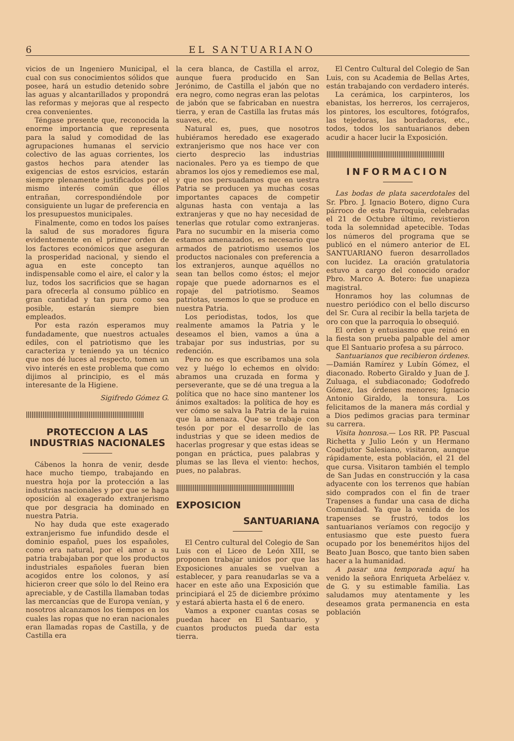6 EL SANTUARIANO
vicios de un Ingeniero Municipal, el cual con sus conocimientos sólidos que posee, hará un estudio detenido sobre las aguas y alcantarillados y propondrá las reformas y mejoras que al respecto crea convenientes.
Téngase presente que, reconocida la enorme importancia que representa para la salud y comodidad de las agrupaciones humanas el servicio colectivo de las aguas corrientes, los gastos hechos para atender las exigencias de estos esrvicios, estarán siempre plenamente justificados por el mismo interés común que éllos entrañan, correspondiéndole por consiguiente un lugar de preferencia en los presupuestos municipales.
Finalmente, como en todos los países la salud de sus moradores figura evidentemente en el primer orden de los factores económicos que aseguran la prosperidad nacional, y siendo el agua en este concepto tan indispensable como el aire, el calor y la luz, todos los sacrificios que se hagan para ofrecerla al consumo público en gran cantidad y tan pura como sea posible, estarán siempre bien empleados.
Por esta razón esperamos muy fundadamente, que nuestros actuales ediles, con el patriotismo que les caracteriza y teniendo ya un técnico que nos dé luces al respecto, tomen un vivo interés en este problema que como dijimos al principio, es el más interesante de la Higiene.
Sigifredo Gómez G.
||||||||||||||||||||||||||||||||||||||||||||||||||||||||||||||||
PROTECCION A LAS INDUSTRIAS NACIONALES
Cábenos la honra de venir, desde hace mucho tiempo, trabajando en nuestra hoja por la protección a las industrias nacionales y por que se haga oposición al exagerado extranjerismo que por desgracia ha dominado en nuestra Patria.
No hay duda que este exagerado extranjerismo fue infundido desde el dominio español, pues los españoles, como era natural, por el amor a su patria trabajaban por que los productos industriales españoles fueran bien acogidos entre los colonos, y así hicieron creer que sólo lo del Reino era apreciable, y de Castilla llamaban todas las mercancías que de Europa venían, y nosotros alcanzamos los tiempos en los cuales las ropas que no eran nacionales eran llamadas ropas de Castilla, y de Castilla era
la cera blanca, de Castilla el arroz, aunque fuera producido en San Jerónimo, de Castilla el jabón que no era negro, como negras eran las pelotas de jabón que se fabricaban en nuestra tierra, y eran de Castilla las frutas más suaves, etc.
Natural es, pues, que nosotros hubiéramos heredado ese exagerado extranjerismo que nos hace ver con cierto desprecio las industrias nacionales. Pero ya es tiempo de que abramos los ojos y remediemos ese mal, y que nos persuadamos que en uestra Patria se producen ya muchas cosas importantes capaces de competir algunas hasta con ventaja a las extranjeras y que no hay necesidad de tenerlas que rotular como extranjeras. Para no sucumbir en la miseria como estamos amenazados, es necesario que armados de patriotismo usemos los productos nacionales con preferencia a los extranjeros, aunque aquéllos no sean tan bellos como éstos; el mejor ropaje que puede adornarnos es el ropaje del patriotismo. Seamos patriotas, usemos lo que se produce en nuestra Patria.
Los periodistas, todos, los que realmente amamos la Patria y le deseamos el bien, vamos a úna a trabajar por sus industrias, por su redención.
Pero no es que escribamos una sola vez y luégo lo echemos en olvido: abramos una cruzada en forma y perseverante, que se dé una tregua a la política que no hace sino mantener los ánimos exaltados: la política de hoy es ver cómo se salva la Patria de la ruina que la amenaza. Que se trabaje con tesón por por el desarrollo de las industrias y que se ideen medios de hacerlas progresar y que estas ideas se pongan en práctica, pues palabras y plumas se las lleva el viento: hechos, pues, no palabras.
||||||||||||||||||||||||||||||||||||||||||||||||||||||||||||||||
EXPOSICION
SANTUARIANA
El Centro cultural del Colegio de San Luis con el Liceo de León XIII, se proponen trabajar unidos por que las Exposiciones anuales se vuelvan a establecer, y para reanudarlas se va a hacer en este año una Exposición que principiará el 25 de diciembre próximo y estará abierta hasta el 6 de enero.
Vamos a exponer cuantas cosas se puedan hacer en El Santuario, y cuantos productos pueda dar esta tierra.
El Centro Cultural del Colegio de San Luis, con su Academia de Bellas Artes, están trabajando con verdadero interés.
La cerámica, los carpinteros, los ebanistas, los herreros, los cerrajeros, los pintores, los escultores, fotógrafos, las tejedoras, las bordadoras, etc., todos, todos los santuarianos deben acudir a hacer lucir la Exposición.
||||||||||||||||||||||||||||||||||||||||||||||||||||||||||||||||
INFORMACION
Las bodas de plata sacerdotales del Sr. Pbro. J. Ignacio Botero, digno Cura párroco de esta Parroquia, celebradas el 21 de Octubre último, revistieron toda la solemnidad apetecible. Todas los números del programa que se publicó en el número anterior de EL SANTUARIANO fueron desarrollados con lucidez. La oración gratulatoria estuvo a cargo del conocido orador Pbro. Marco A. Botero: fue unapieza magistral.
Honramos hoy las columnas de nuestro periódico con el bello discurso del Sr. Cura al recibir la bella tarjeta de oro con que la parroquia lo obsequió.
El orden y entusiasmo que reinó en la fiesta son prueba palpable del amor que El Santuario profesa a su párroco.
Santuarianos que recibieron órdenes.—Damián Ramírez y Lubín Gómez, el diaconado. Roberto Giraldo y Juan de J. Zuluaga, el subdiaconado; Godofredo Gómez, las órdenes menores; Ignacio Antonio Giraldo, la tonsura. Los felicitamos de la manera más cordial y a Dios pedimos gracias para terminar su carrera.
Visita honrosa.— Los RR. PP. Pascual Richetta y Julio León y un Hermano Coadjutor Salesiano, visitaron, aunque rápidamente, esta población, el 21 del que cursa. Visitaron también el templo de San Judas en construcción y la casa adyacente con los terrenos que habían sido comprados con el fin de traer Trapenses a fundar una casa de dicha Comunidad. Ya que la venida de los trapenses se frustró, todos los santuarianos veríamos con regocijo y entusiasmo que este puesto fuera ocupado por los beneméritos hijos del Beato Juan Bosco, que tanto bien saben hacer a la humanidad.
A pasar una temporada aquí ha venido la señora Enriqueta Arbeláez v. de G. y su estimable familia. Las saludamos muy atentamente y les deseamos grata permanencia en esta población